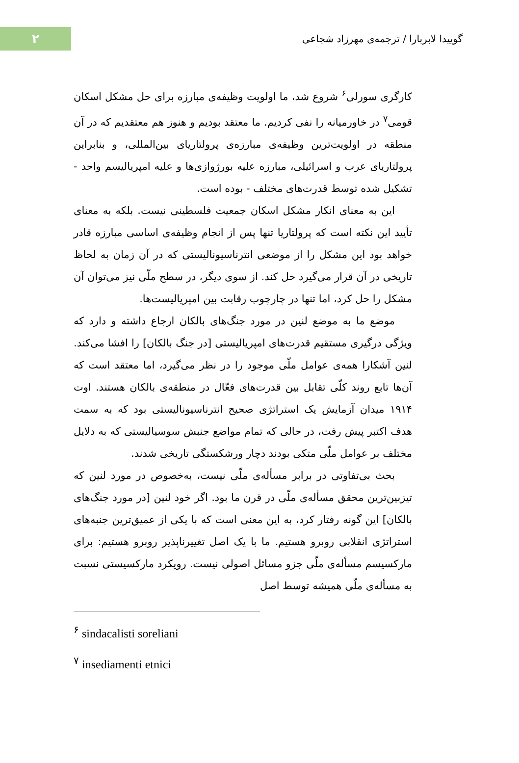۲
گوییدا لابربارا / ترجمه‌ی مهرزاد شجاعی
کارگری سورلی<sup>۶</sup> شروع شد، ما اولویت وظیفه‌ی مبارزه برای حل مشکل اسکان قومی<sup>۷</sup> در خاورمیانه را نفی کردیم. ما معتقد بودیم و هنوز هم معتقدیم که در آن منطقه در اولویت‌ترین وظیفه‌ی مبارزه‌ی پرولتاریای بین‌المللی، و بنابراین پرولتاریای عرب و اسرائیلی، مبارزه علیه بورژوازی‌ها و علیه امپریالیسم واحد - تشکیل شده توسط قدرت‌های مختلف - بوده است.
این به معنای انکار مشکل اسکان جمعیت فلسطینی نیست. بلکه به معنای تأیید این نکته است که پرولتاریا تنها پس از انجام وظیفه‌ی اساسی مبارزه قادر خواهد بود این مشکل را از موضعی انترناسیونالیستی که در آن زمان به لحاظ تاریخی در آن قرار می‌گیرد حل کند. از سوی دیگر، در سطح ملّی نیز می‌توان آن مشکل را حل کرد، اما تنها در چارچوب رقابت بین امپریالیست‌ها.
موضع ما به موضع لنین در مورد جنگ‌های بالکان ارجاع داشته و دارد که ویژگی درگیری مستقیم قدرت‌های امپریالیستی [در جنگ بالکان] را افشا می‌کند. لنین آشکارا همه‌ی عوامل ملّی موجود را در نظر می‌گیرد، اما معتقد است که آن‌ها تابع روند کلّی تقابل بین قدرت‌های فعّال در منطقه‌ی بالکان هستند. اوت ۱۹۱۴ میدان آزمایش یک استراتژی صحیح انترناسیونالیستی بود که به سمت هدف اکتبر پیش رفت، در حالی که تمام مواضع جنبش سوسیالیستی که به دلایل مختلف بر عوامل ملّی متکی بودند دچار ورشکستگی تاریخی شدند.
بحث بی‌تفاوتی در برابر مسأله‌ی ملّی نیست، به‌خصوص در مورد لنین که تیزبین‌ترین محقق مسأله‌ی ملّی در قرن ما بود. اگر خود لنین [در مورد جنگ‌های بالکان] این گونه رفتار کرد، به این معنی است که با یکی از عمیق‌ترین جنبه‌های استراتژی انقلابی روبرو هستیم. ما با یک اصل تغییرناپذیر روبرو هستیم: برای مارکسیسم مسأله‌ی ملّی جزو مسائل اصولی نیست. رویکرد مارکسیستی نسبت به مسأله‌ی ملّی همیشه توسط اصل
<sup>۶</sup> sindacalisti soreliani
<sup>۷</sup> insediamenti etnici